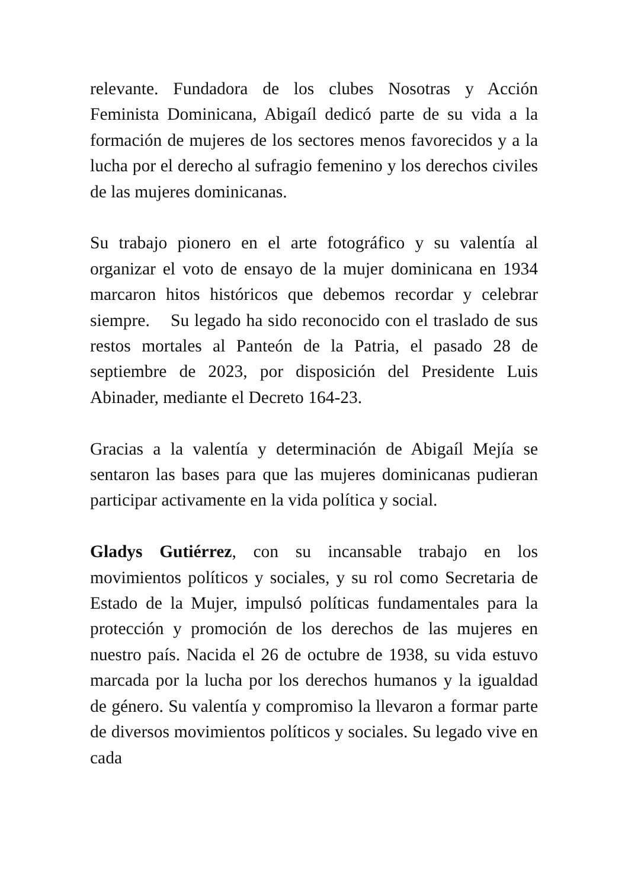relevante. Fundadora de los clubes Nosotras y Acción Feminista Dominicana, Abigaíl dedicó parte de su vida a la formación de mujeres de los sectores menos favorecidos y a la lucha por el derecho al sufragio femenino y los derechos civiles de las mujeres dominicanas.
Su trabajo pionero en el arte fotográfico y su valentía al organizar el voto de ensayo de la mujer dominicana en 1934 marcaron hitos históricos que debemos recordar y celebrar siempre. Su legado ha sido reconocido con el traslado de sus restos mortales al Panteón de la Patria, el pasado 28 de septiembre de 2023, por disposición del Presidente Luis Abinader, mediante el Decreto 164-23.
Gracias a la valentía y determinación de Abigaíl Mejía se sentaron las bases para que las mujeres dominicanas pudieran participar activamente en la vida política y social.
Gladys Gutiérrez, con su incansable trabajo en los movimientos políticos y sociales, y su rol como Secretaria de Estado de la Mujer, impulsó políticas fundamentales para la protección y promoción de los derechos de las mujeres en nuestro país. Nacida el 26 de octubre de 1938, su vida estuvo marcada por la lucha por los derechos humanos y la igualdad de género. Su valentía y compromiso la llevaron a formar parte de diversos movimientos políticos y sociales. Su legado vive en cada